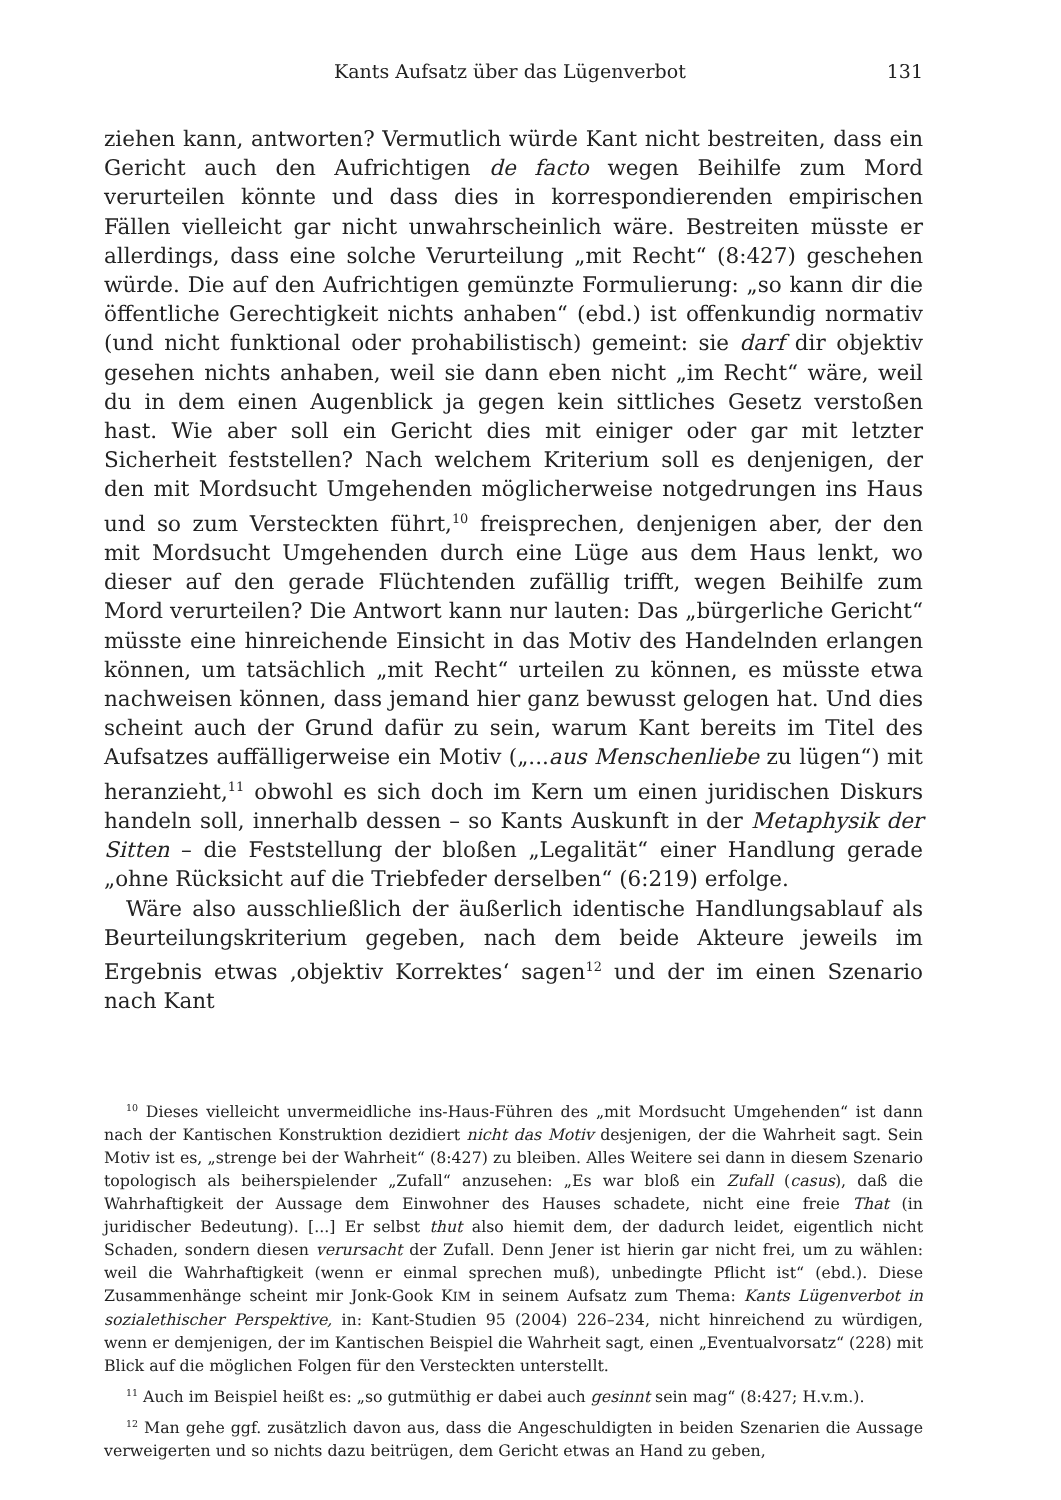Kants Aufsatz über das Lügenverbot 131
ziehen kann, antworten? Vermutlich würde Kant nicht bestreiten, dass ein Gericht auch den Aufrichtigen de facto wegen Beihilfe zum Mord verurteilen könnte und dass dies in korrespondierenden empirischen Fällen vielleicht gar nicht unwahrscheinlich wäre. Bestreiten müsste er allerdings, dass eine solche Verurteilung „mit Recht“ (8:427) geschehen würde. Die auf den Aufrichtigen gemünzte Formulierung: „so kann dir die öffentliche Gerechtigkeit nichts anhaben“ (ebd.) ist offenkundig normativ (und nicht funktional oder prohabilistisch) gemeint: sie darf dir objektiv gesehen nichts anhaben, weil sie dann eben nicht „im Recht“ wäre, weil du in dem einen Augenblick ja gegen kein sittliches Gesetz verstoßen hast. Wie aber soll ein Gericht dies mit einiger oder gar mit letzter Sicherheit feststellen? Nach welchem Kriterium soll es denjenigen, der den mit Mordsucht Umgehenden möglicherweise notgedrungen ins Haus und so zum Versteckten führt,<sup>10</sup> freisprechen, denjenigen aber, der den mit Mordsucht Umgehenden durch eine Lüge aus dem Haus lenkt, wo dieser auf den gerade Flüchtenden zufällig trifft, wegen Beihilfe zum Mord verurteilen? Die Antwort kann nur lauten: Das „bürgerliche Gericht“ müsste eine hinreichende Einsicht in das Motiv des Handelnden erlangen können, um tatsächlich „mit Recht“ urteilen zu können, es müsste etwa nachweisen können, dass jemand hier ganz bewusst gelogen hat. Und dies scheint auch der Grund dafür zu sein, warum Kant bereits im Titel des Aufsatzes auffälligerweise ein Motiv („...aus Menschenliebe zu lügen“) mit heranzieht,<sup>11</sup> obwohl es sich doch im Kern um einen juridischen Diskurs handeln soll, innerhalb dessen – so Kants Auskunft in der Metaphysik der Sitten – die Feststellung der bloßen „Legalität“ einer Handlung gerade „ohne Rücksicht auf die Triebfeder derselben“ (6:219) erfolge.
Wäre also ausschließlich der äußerlich identische Handlungsablauf als Beurteilungskriterium gegeben, nach dem beide Akteure jeweils im Ergebnis etwas ‚objektiv Korrektes‘ sagen<sup>12</sup> und der im einen Szenario nach Kant
<sup>10</sup> Dieses vielleicht unvermeidliche ins-Haus-Führen des „mit Mordsucht Umgehenden“ ist dann nach der Kantischen Konstruktion dezidiert nicht das Motiv desjenigen, der die Wahrheit sagt. Sein Motiv ist es, „strenge bei der Wahrheit“ (8:427) zu bleiben. Alles Weitere sei dann in diesem Szenario topologisch als beiherspielender „Zufall“ anzusehen: „Es war bloß ein Zufall (casus), daß die Wahrhaftigkeit der Aussage dem Einwohner des Hauses schadete, nicht eine freie That (in juridischer Bedeutung). [...] Er selbst thut also hiemit dem, der dadurch leidet, eigentlich nicht Schaden, sondern diesen verursacht der Zufall. Denn Jener ist hierin gar nicht frei, um zu wählen: weil die Wahrhaftigkeit (wenn er einmal sprechen muß), unbedingte Pflicht ist“ (ebd.). Diese Zusammenhänge scheint mir Jonk-Gook KIM in seinem Aufsatz zum Thema: Kants Lügenverbot in sozialethischer Perspektive, in: Kant-Studien 95 (2004) 226–234, nicht hinreichend zu würdigen, wenn er demjenigen, der im Kantischen Beispiel die Wahrheit sagt, einen „Eventualvorsatz“ (228) mit Blick auf die möglichen Folgen für den Versteckten unterstellt.
<sup>11</sup> Auch im Beispiel heißt es: „so gutmüthig er dabei auch gesinnt sein mag“ (8:427; H.v.m.).
<sup>12</sup> Man gehe ggf. zusätzlich davon aus, dass die Angeschuldigten in beiden Szenarien die Aussage verweigerten und so nichts dazu beitrügen, dem Gericht etwas an Hand zu geben,